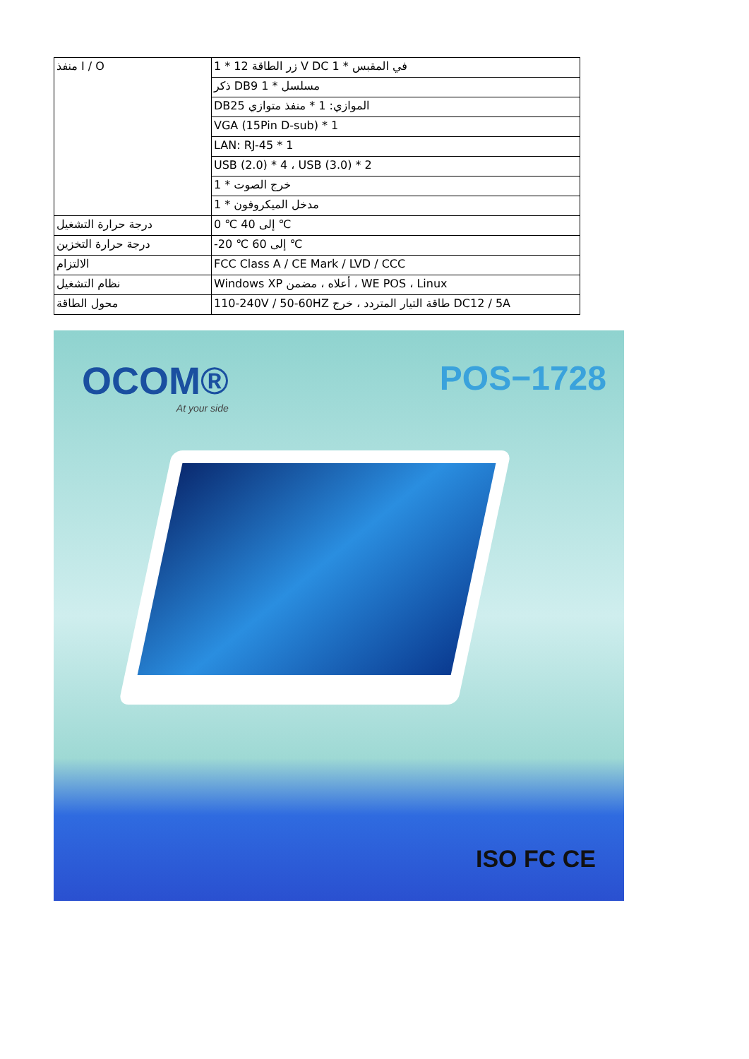| منفذ I / O | 1 * 12 زر الطاقة V DC 1 * في المقبس |
| | ذكر DB9 مسلسل * 1 |
| | DB25 الموازي: 1 * منفذ متوازي |
| | VGA (15Pin D-sub) * 1 |
| | LAN: RJ-45 * 1 |
| | USB (2.0) * 4 ، USB (3.0) * 2 |
| | خرج الصوت * 1 |
| | مدخل الميكروفون * 1 |
| درجة حرارة التشغيل | 0 ℃ إلى 40 ℃ |
| درجة حرارة التخزين | -20 ℃ إلى 60 ℃ |
| الالتزام | FCC Class A / CE Mark / LVD / CCC |
| نظام التشغيل | Windows XP أعلاه ، مضمن ، WE POS ، Linux |
| محول الطاقة | 110-240V / 50-60HZ طاقة التيار المتردد ، خرج DC12 / 5A |
OCOM®
At your side
POS−1728
ISO FC CE